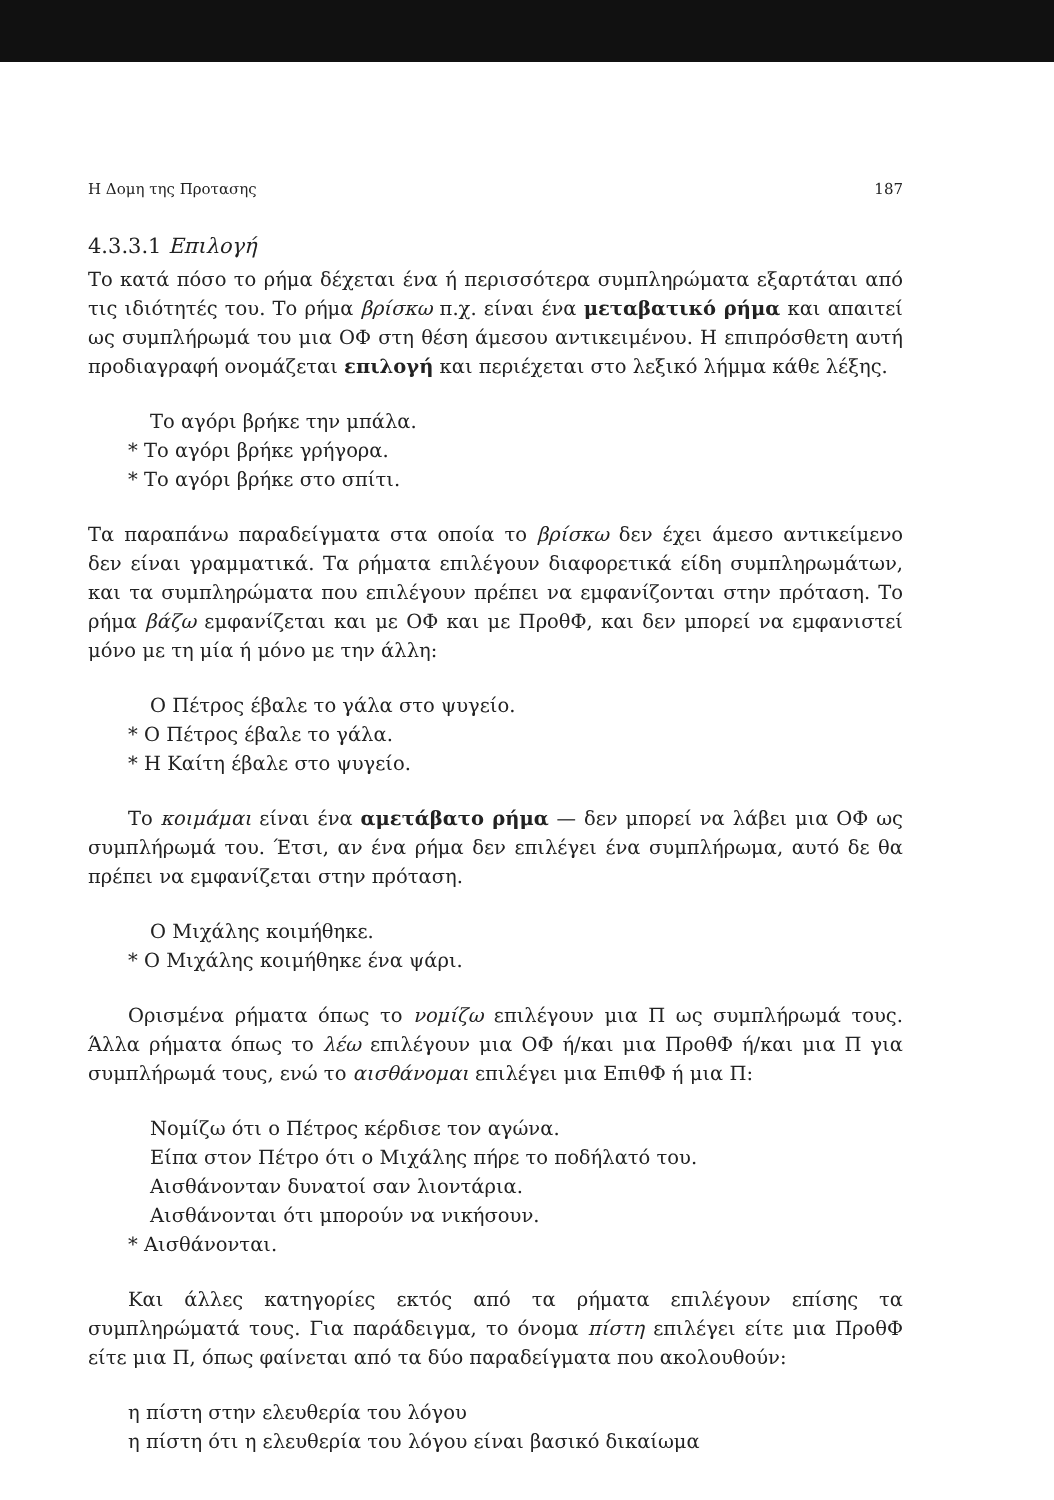Η Δομη της Προτασης 187
4.3.3.1 Επιλογή
Το κατά πόσο το ρήμα δέχεται ένα ή περισσότερα συμπληρώματα εξαρτάται από τις ιδιότητές του. Το ρήμα βρίσκω π.χ. είναι ένα μεταβατικό ρήμα και απαιτεί ως συμπλήρωμά του μια ΟΦ στη θέση άμεσου αντικειμένου. Η επιπρόσθετη αυτή προδιαγραφή ονομάζεται επιλογή και περιέχεται στο λεξικό λήμμα κάθε λέξης.
Το αγόρι βρήκε την μπάλα.
* Το αγόρι βρήκε γρήγορα.
* Το αγόρι βρήκε στο σπίτι.
Τα παραπάνω παραδείγματα στα οποία το βρίσκω δεν έχει άμεσο αντικείμενο δεν είναι γραμματικά. Τα ρήματα επιλέγουν διαφορετικά είδη συμπληρωμάτων, και τα συμπληρώματα που επιλέγουν πρέπει να εμφανίζονται στην πρόταση. Το ρήμα βάζω εμφανίζεται και με ΟΦ και με ΠροθΦ, και δεν μπορεί να εμφανιστεί μόνο με τη μία ή μόνο με την άλλη:
Ο Πέτρος έβαλε το γάλα στο ψυγείο.
* Ο Πέτρος έβαλε το γάλα.
* Η Καίτη έβαλε στο ψυγείο.
Το κοιμάμαι είναι ένα αμετάβατο ρήμα — δεν μπορεί να λάβει μια ΟΦ ως συμπλήρωμά του. Έτσι, αν ένα ρήμα δεν επιλέγει ένα συμπλήρωμα, αυτό δε θα πρέπει να εμφανίζεται στην πρόταση.
Ο Μιχάλης κοιμήθηκε.
* Ο Μιχάλης κοιμήθηκε ένα ψάρι.
Ορισμένα ρήματα όπως το νομίζω επιλέγουν μια Π ως συμπλήρωμά τους. Άλλα ρήματα όπως το λέω επιλέγουν μια ΟΦ ή/και μια ΠροθΦ ή/και μια Π για συμπλήρωμά τους, ενώ το αισθάνομαι επιλέγει μια ΕπιθΦ ή μια Π:
Νομίζω ότι ο Πέτρος κέρδισε τον αγώνα.
Είπα στον Πέτρο ότι ο Μιχάλης πήρε το ποδήλατό του.
Αισθάνονταν δυνατοί σαν λιοντάρια.
Αισθάνονται ότι μπορούν να νικήσουν.
* Αισθάνονται.
Και άλλες κατηγορίες εκτός από τα ρήματα επιλέγουν επίσης τα συμπληρώματά τους. Για παράδειγμα, το όνομα πίστη επιλέγει είτε μια ΠροθΦ είτε μια Π, όπως φαίνεται από τα δύο παραδείγματα που ακολουθούν:
η πίστη στην ελευθερία του λόγου
η πίστη ότι η ελευθερία του λόγου είναι βασικό δικαίωμα